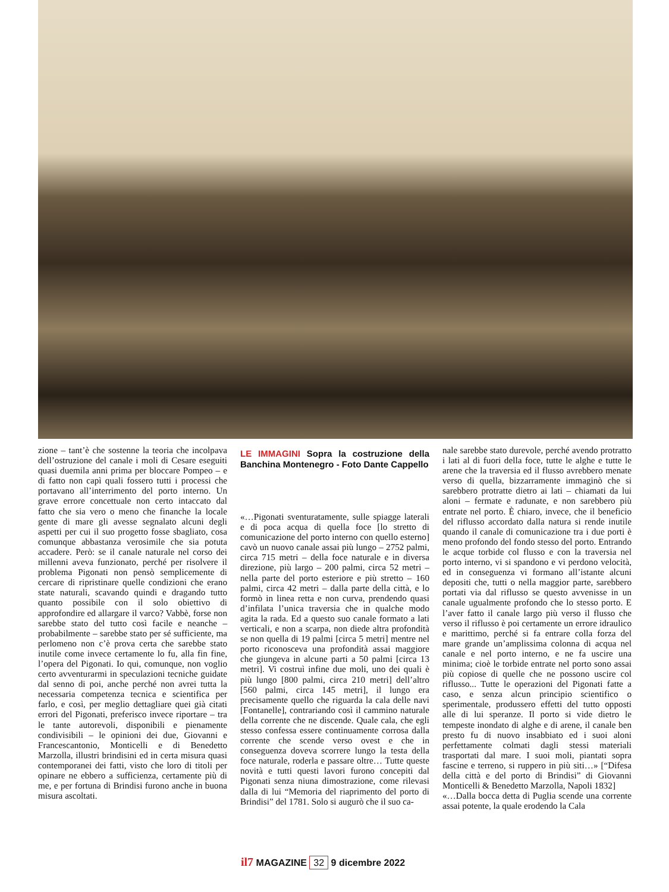zione – tant’è che sostenne la teoria che incolpava dell’ostruzione del canale i moli di Cesare eseguiti quasi duemila anni prima per bloccare Pompeo – e di fatto non capì quali fossero tutti i processi che portavano all’interrimento del porto interno. Un grave errore concettuale non certo intaccato dal fatto che sia vero o meno che finanche la locale gente di mare gli avesse segnalato alcuni degli aspetti per cui il suo progetto fosse sbagliato, cosa comunque abbastanza verosimile che sia potuta accadere. Però: se il canale naturale nel corso dei millenni aveva funzionato, perché per risolvere il problema Pigonati non pensò semplicemente di cercare di ripristinare quelle condizioni che erano state naturali, scavando quindi e dragando tutto quanto possibile con il solo obiettivo di approfondire ed allargare il varco? Vabbè, forse non sarebbe stato del tutto così facile e neanche – probabilmente – sarebbe stato per sé sufficiente, ma perlomeno non c’è prova certa che sarebbe stato inutile come invece certamente lo fu, alla fin fine, l’opera del Pigonati. Io qui, comunque, non voglio certo avventurarmi in speculazioni tecniche guidate dal senno di poi, anche perché non avrei tutta la necessaria competenza tecnica e scientifica per farlo, e così, per meglio dettagliare quei già citati errori del Pigonati, preferisco invece riportare – tra le tante autorevoli, disponibili e pienamente condivisibili – le opinioni dei due, Giovanni e Francescantonio, Monticelli e di Benedetto Marzolla, illustri brindisini ed in certa misura quasi contemporanei dei fatti, visto che loro di titoli per opinare ne ebbero a sufficienza, certamente più di me, e per fortuna di Brindisi furono anche in buona misura ascoltati.
LE IMMAGINI Sopra la costruzione della Banchina Montenegro - Foto Dante Cappello
«…Pigonati sventuratamente, sulle spiagge laterali e di poca acqua di quella foce [lo stretto di comunicazione del porto interno con quello esterno] cavò un nuovo canale assai più lungo – 2752 palmi, circa 715 metri – della foce naturale e in diversa direzione, più largo – 200 palmi, circa 52 metri – nella parte del porto esteriore e più stretto – 160 palmi, circa 42 metri – dalla parte della città, e lo formò in linea retta e non curva, prendendo quasi d’infilata l’unica traversia che in qualche modo agita la rada. Ed a questo suo canale formato a lati verticali, e non a scarpa, non diede altra profondità se non quella di 19 palmi [circa 5 metri] mentre nel porto riconosceva una profondità assai maggiore che giungeva in alcune parti a 50 palmi [circa 13 metri]. Vi costruì infine due moli, uno dei quali è più lungo [800 palmi, circa 210 metri] dell’altro [560 palmi, circa 145 metri], il lungo era precisamente quello che riguarda la cala delle navi [Fontanelle], contrariando così il cammino naturale della corrente che ne discende. Quale cala, che egli stesso confessa essere continuamente corrosa dalla corrente che scende verso ovest e che in conseguenza doveva scorrere lungo la testa della foce naturale, roderla e passare oltre… Tutte queste novità e tutti questi lavori furono concepiti dal Pigonati senza niuna dimostrazione, come rilevasi dalla di lui “Memoria del riaprimento del porto di Brindisi” del 1781. Solo si augurò che il suo ca-
nale sarebbe stato durevole, perché avendo protratto i lati al di fuori della foce, tutte le alghe e tutte le arene che la traversia ed il flusso avrebbero menate verso di quella, bizzarramente immaginò che si sarebbero protratte dietro ai lati – chiamati da lui aloni – fermate e radunate, e non sarebbero più entrate nel porto. È chiaro, invece, che il beneficio del riflusso accordato dalla natura si rende inutile quando il canale di comunicazione tra i due porti è meno profondo del fondo stesso del porto. Entrando le acque torbide col flusso e con la traversia nel porto interno, vi si spandono e vi perdono velocità, ed in conseguenza vi formano all’istante alcuni depositi che, tutti o nella maggior parte, sarebbero portati via dal riflusso se questo avvenisse in un canale ugualmente profondo che lo stesso porto. E l’aver fatto il canale largo più verso il flusso che verso il riflusso è poi certamente un errore idraulico e marittimo, perché si fa entrare colla forza del mare grande un’amplissima colonna di acqua nel canale e nel porto interno, e ne fa uscire una minima; cioè le torbide entrate nel porto sono assai più copiose di quelle che ne possono uscire col riflusso... Tutte le operazioni del Pigonati fatte a caso, e senza alcun principio scientifico o sperimentale, produssero effetti del tutto opposti alle di lui speranze. Il porto si vide dietro le tempeste inondato di alghe e di arene, il canale ben presto fu di nuovo insabbiato ed i suoi aloni perfettamente colmati dagli stessi materiali trasportati dal mare. I suoi moli, piantati sopra fascine e terreno, si ruppero in più siti…» [“Difesa della città e del porto di Brindisi” di Giovanni Monticelli & Benedetto Marzolla, Napoli 1832]
«…Dalla bocca detta di Puglia scende una corrente assai potente, la quale erodendo la Cala
il7 MAGAZINE 32 9 dicembre 2022